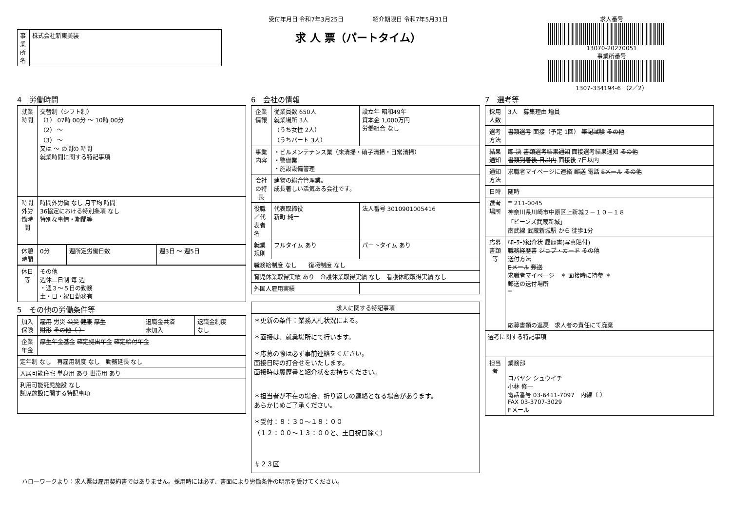| 事業所名 | 株式会社新東美装 |
受付年月日 令和7年3月25日　　　　　紹介期限日 令和7年5月31日
求 人 票（パートタイム）
求人番号
13070-20270051
事業所番号
1307-334194-6 （2／2）
4　労働時間
| 就業時間 | 交替制（シフト制） （1） 07時 00分 ～ 10時 00分 （2） ～ （3） ～ 又は ～ の間の 時間 就業時間に関する特記事項 |
| 時間外労働時間 | 時間外労働 なし 月平均 時間 36協定における特別条項 なし 特別な事情・期間等 |
| 休憩時間 | 0分 | 週所定労働日数 | 週3日 ～ 週5日 |
| 休日等 | その他 週休二日制 毎 週 ・週３～５日の勤務 土・日・祝日勤務有 |
5　その他の労働条件等
| 加入保険 | 雇用 労災 公災 健康 厚生 財形 その他（ ） | 退職金共済 未加入 | 退職金制度 なし |
| 企業年金 | 厚生年金基金 確定拠出年金 確定給付年金 | | |
| 定年制 なし 再雇用制度 なし 勤務延長 なし | | | |
| 入居可能住宅 単身用 あり 世帯用 あり | | | |
| 利用可能託児施設 なし 託児施設に関する特記事項 | | | |
6　会社の情報
| 企業情報 | 従業員数 650人 就業場所 3人 （うち女性 2人） （うちパート 3人） | 設立年 昭和49年 資本金 1,000万円 労働組合 なし |
| 事業内容 | ・ビルメンテナンス業（床清掃・硝子清掃・日常清掃） ・警備業 ・施設設備管理 | |
| 会社の特長 | 建物の総合管理業。 成長著しい活気ある会社です。 | |
| 役職／代表者名 | 代表取締役 新町 純一 | 法人番号 3010901005416 |
| 就業規則 | フルタイム あり | パートタイム あり |
| 職務給制度 なし 復職制度 なし | | |
| 育児休業取得実績 あり 介護休業取得実績 なし 看護休暇取得実績 なし | | |
| 外国人雇用実績 | | |
| 求人に関する特記事項 |
| ＊更新の条件：業務入札状況による。 ＊面接は、就業場所にて行います。 ＊応募の際は必ず事前連絡をください。 面接日時の打合せをいたします。 面接時は履歴書と紹介状をお持ちください。 ＊担当者が不在の場合、折り返しの連絡となる場合があります。 あらかじめご了承ください。 ＊受付：８：３０～１８：００ （１２：００～１３：００と、土日祝日除く） ＃２３区 |
7　選考等
| 採用人数 | 3人 募集理由 増員 |
| 選考方法 | 書類選考 面接（予定 1回） 筆記試験 その他 |
| 結果通知 | 即 決 書類選考結果通知 面接選考結果通知 その他 書類到着後 日以内 面接後 7日以内 |
| 通知方法 | 求職者マイページに連絡 郵送 電話 Eメール その他 |
| 日時 | 随時 |
| 選考場所 | 〒 211-0045 神奈川県川崎市中原区上新城２－１０－１８ 「ビーンズ武蔵新城」 南武線 武蔵新城駅 から 徒歩1分 |
| 応募書類等 | ﾊﾛｰﾜｰｸ紹介状 履歴書(写真貼付) 職務経歴書 ジョブ・カード その他 送付方法 Eメール 郵送 求職者マイページ ＊ 面接時に持参 ＊ 郵送の送付場所 〒 応募書類の返戻 求人者の責任にて廃棄 |
| 選考に関する特記事項 | |
| 担当者 | 業務部 コバヤシ シュウイチ 小林 修一 電話番号 03-6411-7097 内線（ ） FAX 03-3707-3029 Eメール |
ハローワークより：求人票は雇用契約書ではありません。採用時には必ず、書面により労働条件の明示を受けてください。